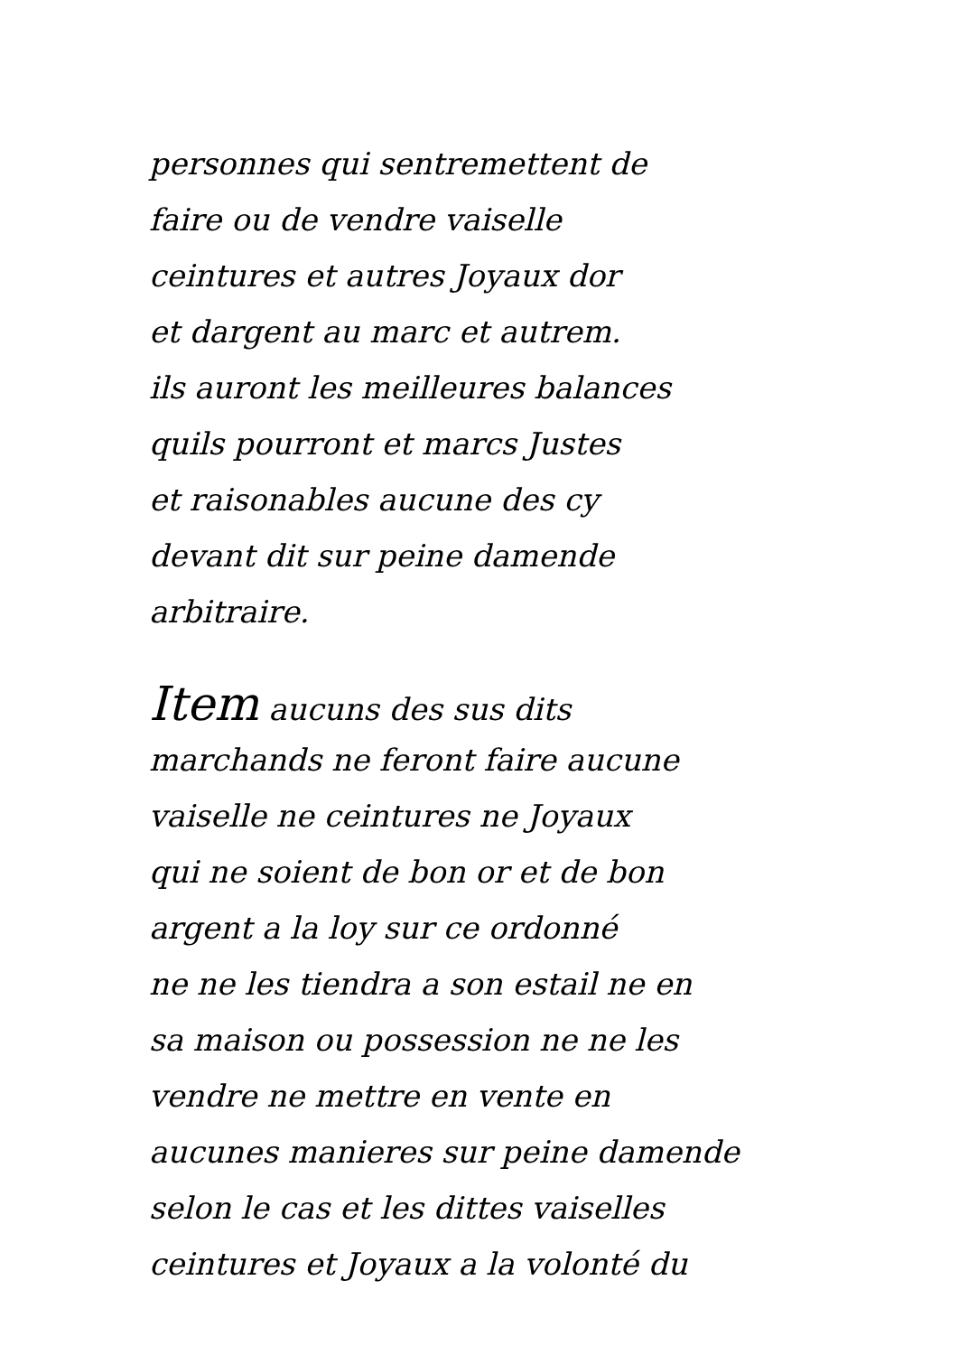personnes qui sentremettent de
faire ou de vendre vaiselle
ceintures et autres Joyaux dor
et dargent au marc et autrem.
ils auront les meilleures balances
quils pourront et marcs Justes
et raisonables aucune des cy
devant dit sur peine damende
arbitraire.
Item aucuns des sus dits
marchands ne feront faire aucune
vaiselle ne ceintures ne Joyaux
qui ne soient de bon or et de bon
argent a la loy sur ce ordonné
ne ne les tiendra a son estail ne en
sa maison ou possession ne ne les
vendre ne mettre en vente en
aucunes manieres sur peine damende
selon le cas et les dittes vaiselles
ceintures et Joyaux a la volonté du